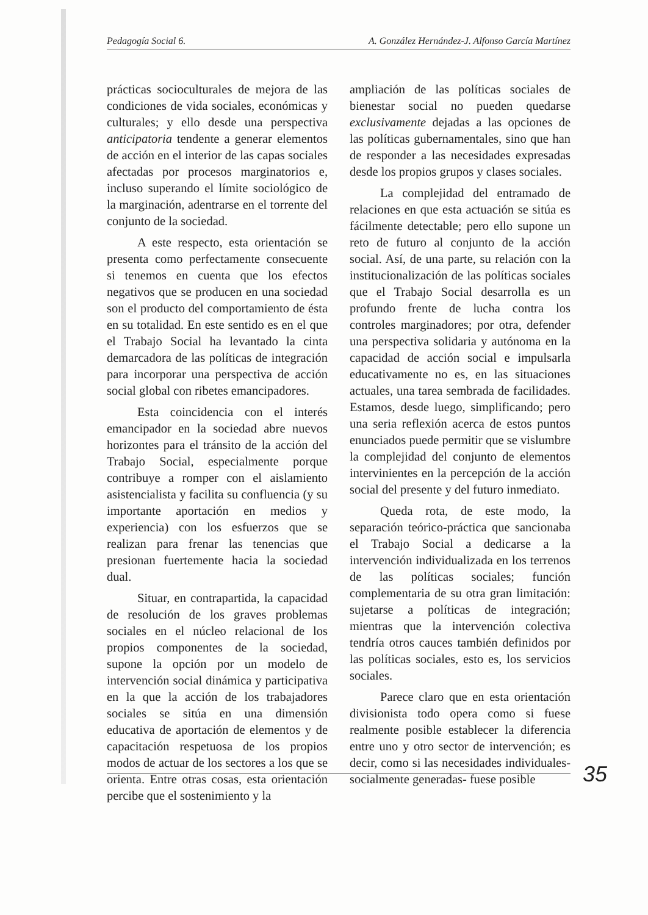Pedagogía Social 6. A. González Hernández-J. Alfonso García Martínez
prácticas socioculturales de mejora de las condiciones de vida sociales, económicas y culturales; y ello desde una perspectiva anticipatoria tendente a generar elementos de acción en el interior de las capas sociales afectadas por procesos marginatorios e, incluso superando el límite sociológico de la marginación, adentrarse en el torrente del conjunto de la sociedad.
A este respecto, esta orientación se presenta como perfectamente consecuente si tenemos en cuenta que los efectos negativos que se producen en una sociedad son el producto del comportamiento de ésta en su totalidad. En este sentido es en el que el Trabajo Social ha levantado la cinta demarcadora de las políticas de integración para incorporar una perspectiva de acción social global con ribetes emancipadores.
Esta coincidencia con el interés emancipador en la sociedad abre nuevos horizontes para el tránsito de la acción del Trabajo Social, especialmente porque contribuye a romper con el aislamiento asistencialista y facilita su confluencia (y su importante aportación en medios y experiencia) con los esfuerzos que se realizan para frenar las tenencias que presionan fuertemente hacia la sociedad dual.
Situar, en contrapartida, la capacidad de resolución de los graves problemas sociales en el núcleo relacional de los propios componentes de la sociedad, supone la opción por un modelo de intervención social dinámica y participativa en la que la acción de los trabajadores sociales se sitúa en una dimensión educativa de aportación de elementos y de capacitación respetuosa de los propios modos de actuar de los sectores a los que se orienta. Entre otras cosas, esta orientación percibe que el sostenimiento y la
ampliación de las políticas sociales de bienestar social no pueden quedarse exclusivamente dejadas a las opciones de las políticas gubernamentales, sino que han de responder a las necesidades expresadas desde los propios grupos y clases sociales.
La complejidad del entramado de relaciones en que esta actuación se sitúa es fácilmente detectable; pero ello supone un reto de futuro al conjunto de la acción social. Así, de una parte, su relación con la institucionalización de las políticas sociales que el Trabajo Social desarrolla es un profundo frente de lucha contra los controles marginadores; por otra, defender una perspectiva solidaria y autónoma en la capacidad de acción social e impulsarla educativamente no es, en las situaciones actuales, una tarea sembrada de facilidades. Estamos, desde luego, simplificando; pero una seria reflexión acerca de estos puntos enunciados puede permitir que se vislumbre la complejidad del conjunto de elementos intervinientes en la percepción de la acción social del presente y del futuro inmediato.
Queda rota, de este modo, la separación teórico-práctica que sancionaba el Trabajo Social a dedicarse a la intervención individualizada en los terrenos de las políticas sociales; función complementaria de su otra gran limitación: sujetarse a políticas de integración; mientras que la intervención colectiva tendría otros cauces también definidos por las políticas sociales, esto es, los servicios sociales.
Parece claro que en esta orientación divisionista todo opera como si fuese realmente posible establecer la diferencia entre uno y otro sector de intervención; es decir, como si las necesidades individuales-socialmente generadas- fuese posible
35